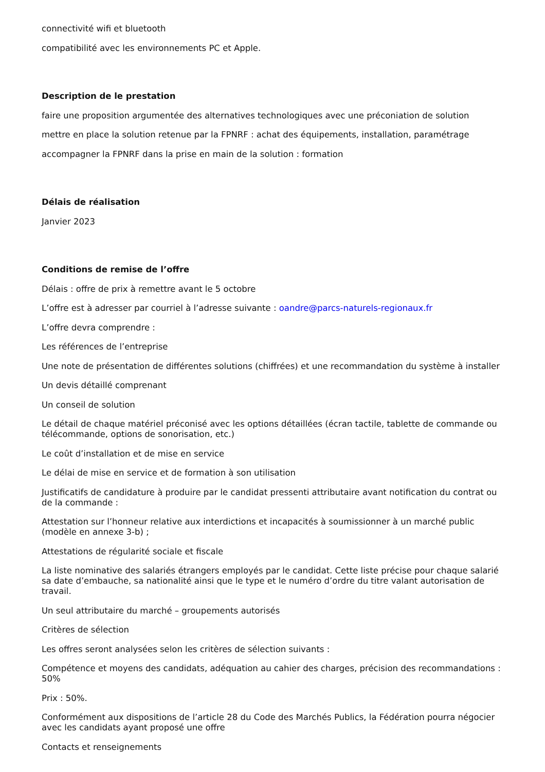connectivité wifi et bluetooth
compatibilité avec les environnements PC et Apple.
Description de le prestation
faire une proposition argumentée des alternatives technologiques avec une préconiation de solution
mettre en place la solution retenue par la FPNRF : achat des équipements, installation, paramétrage
accompagner la FPNRF dans la prise en main de la solution : formation
Délais de réalisation
Janvier 2023
Conditions de remise de l’offre
Délais : offre de prix à remettre avant le 5 octobre
L’offre est à adresser par courriel à l’adresse suivante : oandre@parcs-naturels-regionaux.fr
L’offre devra comprendre :
Les références de l’entreprise
Une note de présentation de différentes solutions (chiffrées) et une recommandation du système à installer
Un devis détaillé comprenant
Un conseil de solution
Le détail de chaque matériel préconisé avec les options détaillées (écran tactile, tablette de commande ou télécommande, options de sonorisation, etc.)
Le coût d’installation et de mise en service
Le délai de mise en service et de formation à son utilisation
Justificatifs de candidature à produire par le candidat pressenti attributaire avant notification du contrat ou de la commande :
Attestation sur l’honneur relative aux interdictions et incapacités à soumissionner à un marché public (modèle en annexe 3-b) ;
Attestations de régularité sociale et fiscale
La liste nominative des salariés étrangers employés par le candidat. Cette liste précise pour chaque salarié sa date d’embauche, sa nationalité ainsi que le type et le numéro d’ordre du titre valant autorisation de travail.
Un seul attributaire du marché – groupements autorisés
Critères de sélection
Les offres seront analysées selon les critères de sélection suivants :
Compétence et moyens des candidats, adéquation au cahier des charges, précision des recommandations : 50%
Prix : 50%.
Conformément aux dispositions de l’article 28 du Code des Marchés Publics, la Fédération pourra négocier avec les candidats ayant proposé une offre
Contacts et renseignements